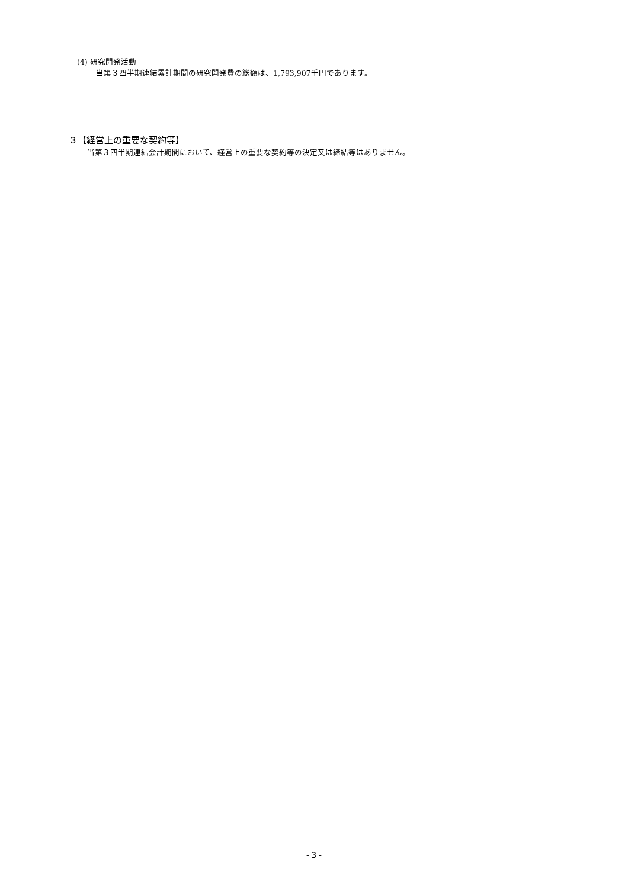(4) 研究開発活動
当第３四半期連結累計期間の研究開発費の総額は、1,793,907千円であります。
３【経営上の重要な契約等】
当第３四半期連結会計期間において、経営上の重要な契約等の決定又は締結等はありません。
- 3 -